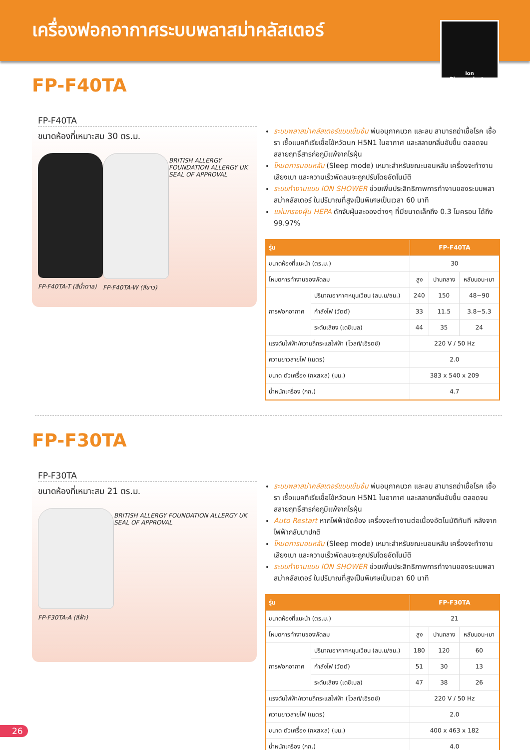เครื่องฟอกอากาศระบบพลาสม่าคลัสเตอร์
Ion
Plasmacluster
FP-F40TA
FP-F40TA
ขนาดห้องที่เหมาะสม 30 ตร.ม.
FP-F40TA-T (สีน้ำตาล) FP-F40TA-W (สีขาว) BRITISH ALLERGY FOUNDATION ALLERGY UK SEAL OF APPROVAL
ระบบพลาสม่าคลัสเตอร์แบบเข้มข้น พ่นอนุภาคบวก และลบ สามารถฆ่าเชื้อโรค เชื้อรา เชื้อแบคทีเรียเชื้อไข้หวัดนก H5N1 ในอากาศ และสลายกลิ่นอับชื้น ตลอดจนสลายฤทธิ์สารก่อภูมิแพ้จากไรฝุ่น
โหมดการนอนหลับ (Sleep mode) เหมาะสำหรับขณะนอนหลับ เครื่องจะทำงานเสียงเบา และความเร็วพัดลมจะถูกปรับโดยอัตโนมัติ
ระบบทำงานแบบ ION SHOWER ช่วยเพิ่มประสิทธิภาพการทำงานของระบบพลาสม่าคลัสเตอร์ ในปริมาณที่สูงเป็นพิเศษเป็นเวลา 60 นาที
แผ่นกรองฝุ่น HEPA ดักจับฝุ่นละอองต่างๆ ที่มีขนาดเล็กถึง 0.3 ไมครอน ได้ถึง 99.97%
| รุ่น | | FP-F40TA | | |
| --- | --- | --- | --- | --- |
| ขนาดห้องที่แนะนำ (ตร.ม.) | | 30 | | |
| โหมดการทำงานของพัดลม | | สูง | ปานกลาง | หลับนอน-เบา |
| การฟอกอากาศ | ปริมาณอากาศหมุนเวียน (ลบ.ม/ชม.) | 240 | 150 | 48~90 |
| | กำลังไฟ (วัตต์) | 33 | 11.5 | 3.8~5.3 |
| | ระดับเสียง (เดซิเบล) | 44 | 35 | 24 |
| แรงดันไฟฟ้า/ความถี่กระแสไฟฟ้า (โวลท์/เฮิรตซ์) | | 220 V / 50 Hz | | |
| ความยาวสายไฟ (เมตร) | | 2.0 | | |
| ขนาด ตัวเครื่อง (กxสxล) (มม.) | | 383 x 540 x 209 | | |
| น้ำหนักเครื่อง (กก.) | | 4.7 | | |
FP-F30TA
FP-F30TA
ขนาดห้องที่เหมาะสม 21 ตร.ม.
FP-F30TA-A (สีฟ้า) BRITISH ALLERGY FOUNDATION ALLERGY UK SEAL OF APPROVAL
ระบบพลาสม่าคลัสเตอร์แบบเข้มข้น พ่นอนุภาคบวก และลบ สามารถฆ่าเชื้อโรค เชื้อรา เชื้อแบคทีเรียเชื้อไข้หวัดนก H5N1 ในอากาศ และสลายกลิ่นอับชื้น ตลอดจนสลายฤทธิ์สารก่อภูมิแพ้จากไรฝุ่น
Auto Restart หากไฟฟ้าขัดข้อง เครื่องจะทำงานต่อเนื่องอัตโนมัติทันที หลังจากไฟฟ้ากลับมาปกติ
โหมดการนอนหลับ (Sleep mode) เหมาะสำหรับขณะนอนหลับ เครื่องจะทำงานเสียงเบา และความเร็วพัดลมจะถูกปรับโดยอัตโนมัติ
ระบบทำงานแบบ ION SHOWER ช่วยเพิ่มประสิทธิภาพการทำงานของระบบพลาสม่าคลัสเตอร์ ในปริมาณที่สูงเป็นพิเศษเป็นเวลา 60 นาที
| รุ่น | | FP-F30TA | | |
| --- | --- | --- | --- | --- |
| ขนาดห้องที่แนะนำ (ตร.ม.) | | 21 | | |
| โหมดการทำงานของพัดลม | | สูง | ปานกลาง | หลับนอน-เบา |
| การฟอกอากาศ | ปริมาณอากาศหมุนเวียน (ลบ.ม/ชม.) | 180 | 120 | 60 |
| | กำลังไฟ (วัตต์) | 51 | 30 | 13 |
| | ระดับเสียง (เดซิเบล) | 47 | 38 | 26 |
| แรงดันไฟฟ้า/ความถี่กระแสไฟฟ้า (โวลท์/เฮิรตซ์) | | 220 V / 50 Hz | | |
| ความยาวสายไฟ (เมตร) | | 2.0 | | |
| ขนาด ตัวเครื่อง (กxสxล) (มม.) | | 400 x 463 x 182 | | |
| น้ำหนักเครื่อง (กก.) | | 4.0 | | |
26